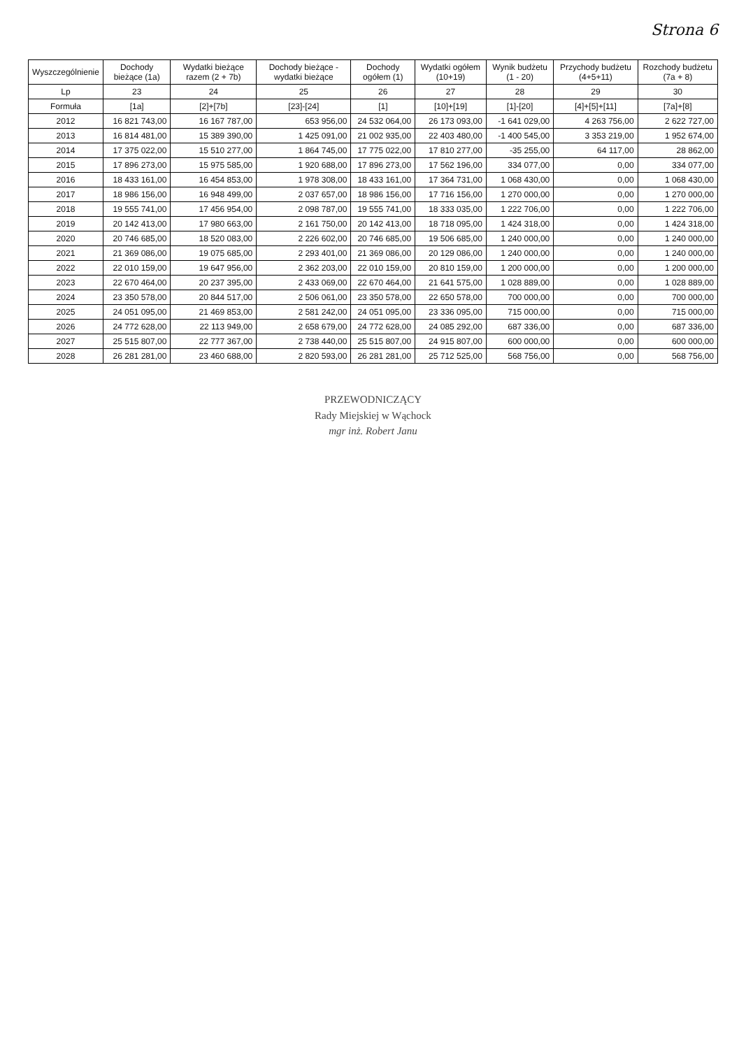Strona 6
| Wyszczególnienie | Dochody bieżące (1a) | Wydatki bieżące razem (2 + 7b) | Dochody bieżące - wydatki bieżące | Dochody ogółem (1) | Wydatki ogółem (10+19) | Wynik budżetu (1 - 20) | Przychody budżetu (4+5+11) | Rozchody budżetu (7a + 8) |
| --- | --- | --- | --- | --- | --- | --- | --- | --- |
| Lp | 23 | 24 | 25 | 26 | 27 | 28 | 29 | 30 |
| Formuła | [1a] | [2]+[7b] | [23]-[24] | [1] | [10]+[19] | [1]-[20] | [4]+[5]+[11] | [7a]+[8] |
| 2012 | 16 821 743,00 | 16 167 787,00 | 653 956,00 | 24 532 064,00 | 26 173 093,00 | -1 641 029,00 | 4 263 756,00 | 2 622 727,00 |
| 2013 | 16 814 481,00 | 15 389 390,00 | 1 425 091,00 | 21 002 935,00 | 22 403 480,00 | -1 400 545,00 | 3 353 219,00 | 1 952 674,00 |
| 2014 | 17 375 022,00 | 15 510 277,00 | 1 864 745,00 | 17 775 022,00 | 17 810 277,00 | -35 255,00 | 64 117,00 | 28 862,00 |
| 2015 | 17 896 273,00 | 15 975 585,00 | 1 920 688,00 | 17 896 273,00 | 17 562 196,00 | 334 077,00 | 0,00 | 334 077,00 |
| 2016 | 18 433 161,00 | 16 454 853,00 | 1 978 308,00 | 18 433 161,00 | 17 364 731,00 | 1 068 430,00 | 0,00 | 1 068 430,00 |
| 2017 | 18 986 156,00 | 16 948 499,00 | 2 037 657,00 | 18 986 156,00 | 17 716 156,00 | 1 270 000,00 | 0,00 | 1 270 000,00 |
| 2018 | 19 555 741,00 | 17 456 954,00 | 2 098 787,00 | 19 555 741,00 | 18 333 035,00 | 1 222 706,00 | 0,00 | 1 222 706,00 |
| 2019 | 20 142 413,00 | 17 980 663,00 | 2 161 750,00 | 20 142 413,00 | 18 718 095,00 | 1 424 318,00 | 0,00 | 1 424 318,00 |
| 2020 | 20 746 685,00 | 18 520 083,00 | 2 226 602,00 | 20 746 685,00 | 19 506 685,00 | 1 240 000,00 | 0,00 | 1 240 000,00 |
| 2021 | 21 369 086,00 | 19 075 685,00 | 2 293 401,00 | 21 369 086,00 | 20 129 086,00 | 1 240 000,00 | 0,00 | 1 240 000,00 |
| 2022 | 22 010 159,00 | 19 647 956,00 | 2 362 203,00 | 22 010 159,00 | 20 810 159,00 | 1 200 000,00 | 0,00 | 1 200 000,00 |
| 2023 | 22 670 464,00 | 20 237 395,00 | 2 433 069,00 | 22 670 464,00 | 21 641 575,00 | 1 028 889,00 | 0,00 | 1 028 889,00 |
| 2024 | 23 350 578,00 | 20 844 517,00 | 2 506 061,00 | 23 350 578,00 | 22 650 578,00 | 700 000,00 | 0,00 | 700 000,00 |
| 2025 | 24 051 095,00 | 21 469 853,00 | 2 581 242,00 | 24 051 095,00 | 23 336 095,00 | 715 000,00 | 0,00 | 715 000,00 |
| 2026 | 24 772 628,00 | 22 113 949,00 | 2 658 679,00 | 24 772 628,00 | 24 085 292,00 | 687 336,00 | 0,00 | 687 336,00 |
| 2027 | 25 515 807,00 | 22 777 367,00 | 2 738 440,00 | 25 515 807,00 | 24 915 807,00 | 600 000,00 | 0,00 | 600 000,00 |
| 2028 | 26 281 281,00 | 23 460 688,00 | 2 820 593,00 | 26 281 281,00 | 25 712 525,00 | 568 756,00 | 0,00 | 568 756,00 |
PRZEWODNICZĄCY
Rady Miejskiej w Wąchock
mgr inż. Robert Janu